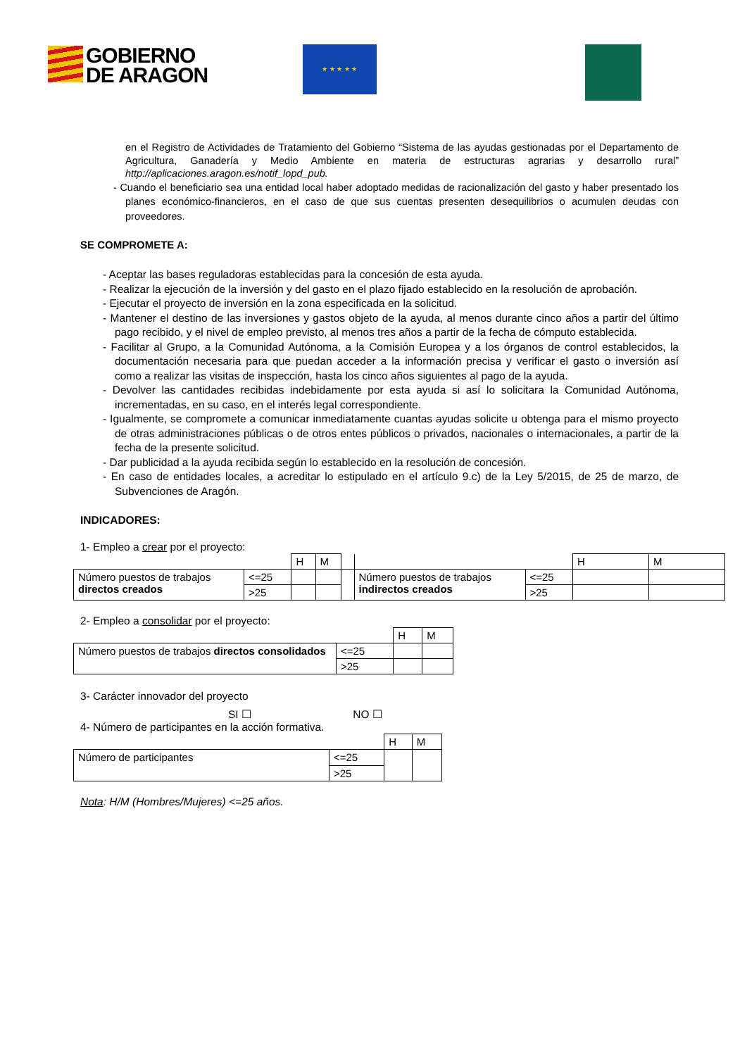GOBIERNO
DE ARAGON
★ ★ ★ ★ ★
en el Registro de Actividades de Tratamiento del Gobierno “Sistema de las ayudas gestionadas por el Departamento de Agricultura, Ganadería y Medio Ambiente en materia de estructuras agrarias y desarrollo rural” http://aplicaciones.aragon.es/notif_lopd_pub.
- Cuando el beneficiario sea una entidad local haber adoptado medidas de racionalización del gasto y haber presentado los planes económico-financieros, en el caso de que sus cuentas presenten desequilibrios o acumulen deudas con proveedores.
SE COMPROMETE A:
- Aceptar las bases reguladoras establecidas para la concesión de esta ayuda.
- Realizar la ejecución de la inversión y del gasto en el plazo fijado establecido en la resolución de aprobación.
- Ejecutar el proyecto de inversión en la zona especificada en la solicitud.
- Mantener el destino de las inversiones y gastos objeto de la ayuda, al menos durante cinco años a partir del último pago recibido, y el nivel de empleo previsto, al menos tres años a partir de la fecha de cómputo establecida.
- Facilitar al Grupo, a la Comunidad Autónoma, a la Comisión Europea y a los órganos de control establecidos, la documentación necesaria para que puedan acceder a la información precisa y verificar el gasto o inversión así como a realizar las visitas de inspección, hasta los cinco años siguientes al pago de la ayuda.
- Devolver las cantidades recibidas indebidamente por esta ayuda si así lo solicitara la Comunidad Autónoma, incrementadas, en su caso, en el interés legal correspondiente.
- Igualmente, se compromete a comunicar inmediatamente cuantas ayudas solicite u obtenga para el mismo proyecto de otras administraciones públicas o de otros entes públicos o privados, nacionales o internacionales, a partir de la fecha de la presente solicitud.
- Dar publicidad a la ayuda recibida según lo establecido en la resolución de concesión.
- En caso de entidades locales, a acreditar lo estipulado en el artículo 9.c) de la Ley 5/2015, de 25 de marzo, de Subvenciones de Aragón.
INDICADORES:
1- Empleo a crear por el proyecto:
| | | H | M | | | | H | M |
| Número puestos de trabajos directos creados | <=25 | | | | Número puestos de trabajos indirectos creados | <=25 | | |
| | >25 | | | | | >25 | | |
2- Empleo a consolidar por el proyecto:
| | | H | M |
| Número puestos de trabajos directos consolidados | <=25 | | |
| | >25 | | |
3- Carácter innovador del proyecto
SI ☐ NO ☐
4- Número de participantes en la acción formativa.
| | | H | M |
| Número de participantes | <=25 | | |
| | >25 | | |
Nota: H/M (Hombres/Mujeres) <=25 años.